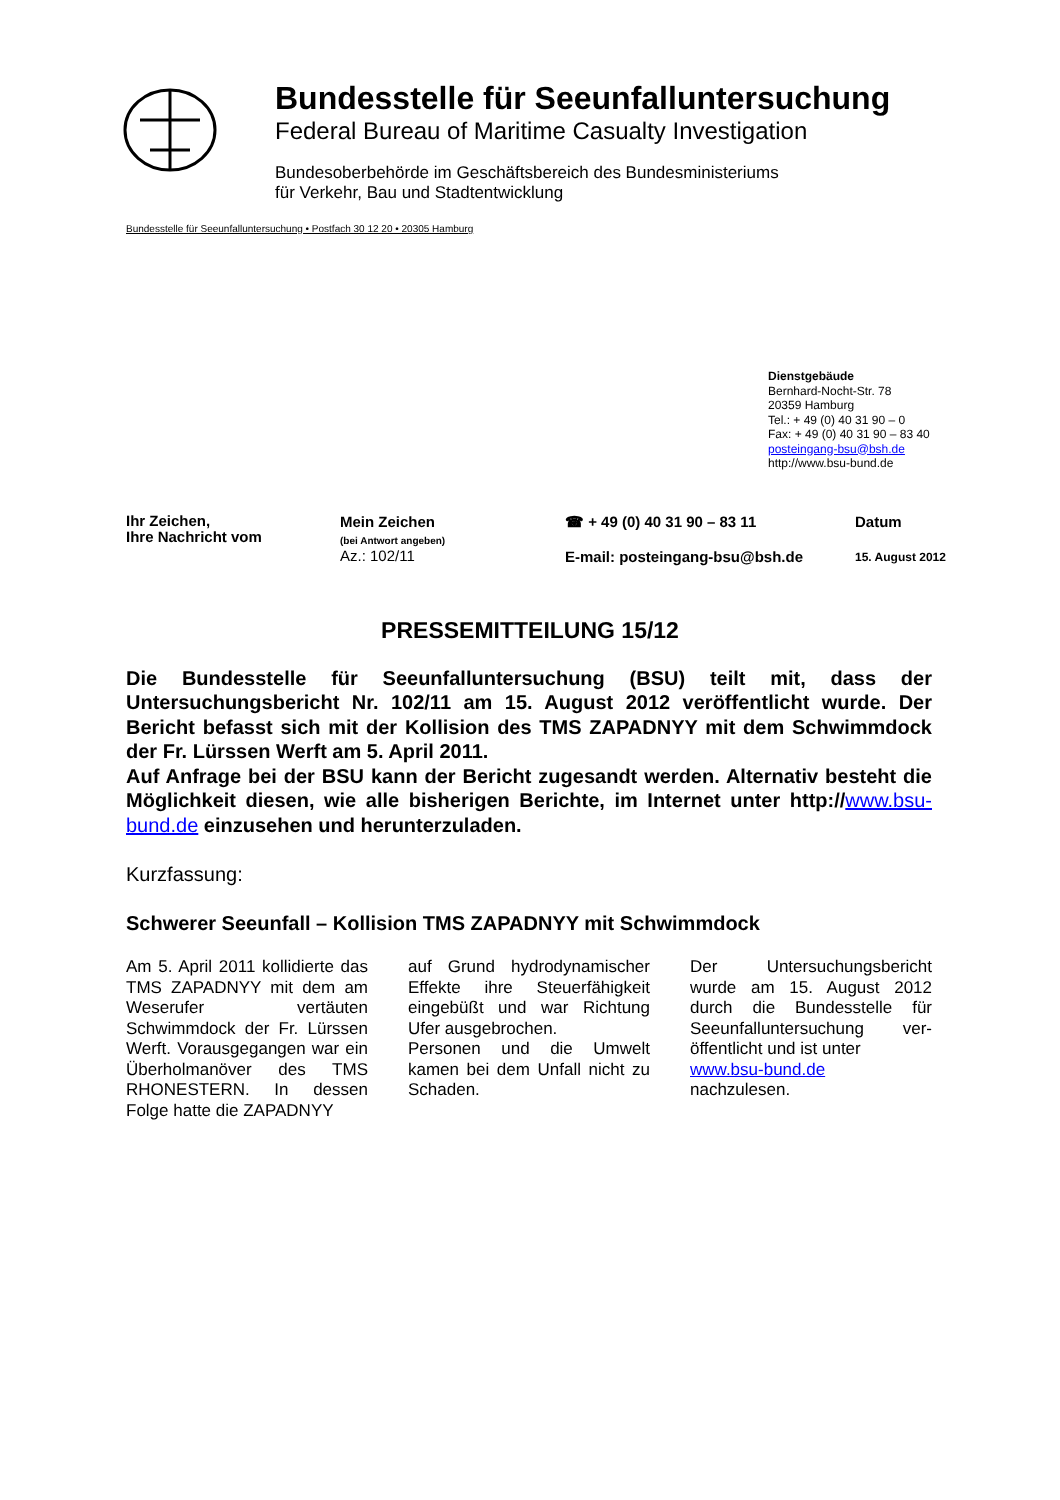Bundesstelle für Seeunfalluntersuchung
Federal Bureau of Maritime Casualty Investigation
Bundesoberbehörde im Geschäftsbereich des Bundesministeriums
für Verkehr, Bau und Stadtentwicklung
Bundesstelle für Seeunfalluntersuchung • Postfach 30 12 20 • 20305 Hamburg
Dienstgebäude
Bernhard-Nocht-Str. 78
20359 Hamburg
Tel.: + 49 (0) 40 31 90 – 0
Fax: + 49 (0) 40 31 90 – 83 40
posteingang-bsu@bsh.de
http://www.bsu-bund.de
Ihr Zeichen,
Ihre Nachricht vom
Mein Zeichen
(bei Antwort angeben)
Az.: 102/11
☎ + 49 (0) 40 31 90 – 83 11
E-mail: posteingang-bsu@bsh.de
Datum
15. August 2012
PRESSEMITTEILUNG 15/12
Die Bundesstelle für Seeunfalluntersuchung (BSU) teilt mit, dass der Untersuchungsbericht Nr. 102/11 am 15. August 2012 veröffentlicht wurde. Der Bericht befasst sich mit der Kollision des TMS ZAPADNYY mit dem Schwimmdock der Fr. Lürssen Werft am 5. April 2011.
Auf Anfrage bei der BSU kann der Bericht zugesandt werden. Alternativ besteht die Möglichkeit diesen, wie alle bisherigen Berichte, im Internet unter http://www.bsu-bund.de einzusehen und herunterzuladen.
Kurzfassung:
Schwerer Seeunfall – Kollision TMS ZAPADNYY mit Schwimmdock
Am 5. April 2011 kollidierte das TMS ZAPADNYY mit dem am Weserufer vertäuten Schwimmdock der Fr. Lürssen Werft. Vorausgegangen war ein Überholmanöver des TMS RHONESTERN. In dessen Folge hatte die ZAPADNYY
auf Grund hydrodynamischer Effekte ihre Steuerfähigkeit eingebüßt und war Richtung Ufer ausgebrochen.
Personen und die Umwelt kamen bei dem Unfall nicht zu Schaden.
Der Untersuchungsbericht wurde am 15. August 2012 durch die Bundesstelle für Seeunfalluntersuchung ver-öffentlicht und ist unter
www.bsu-bund.de
nachzulesen.